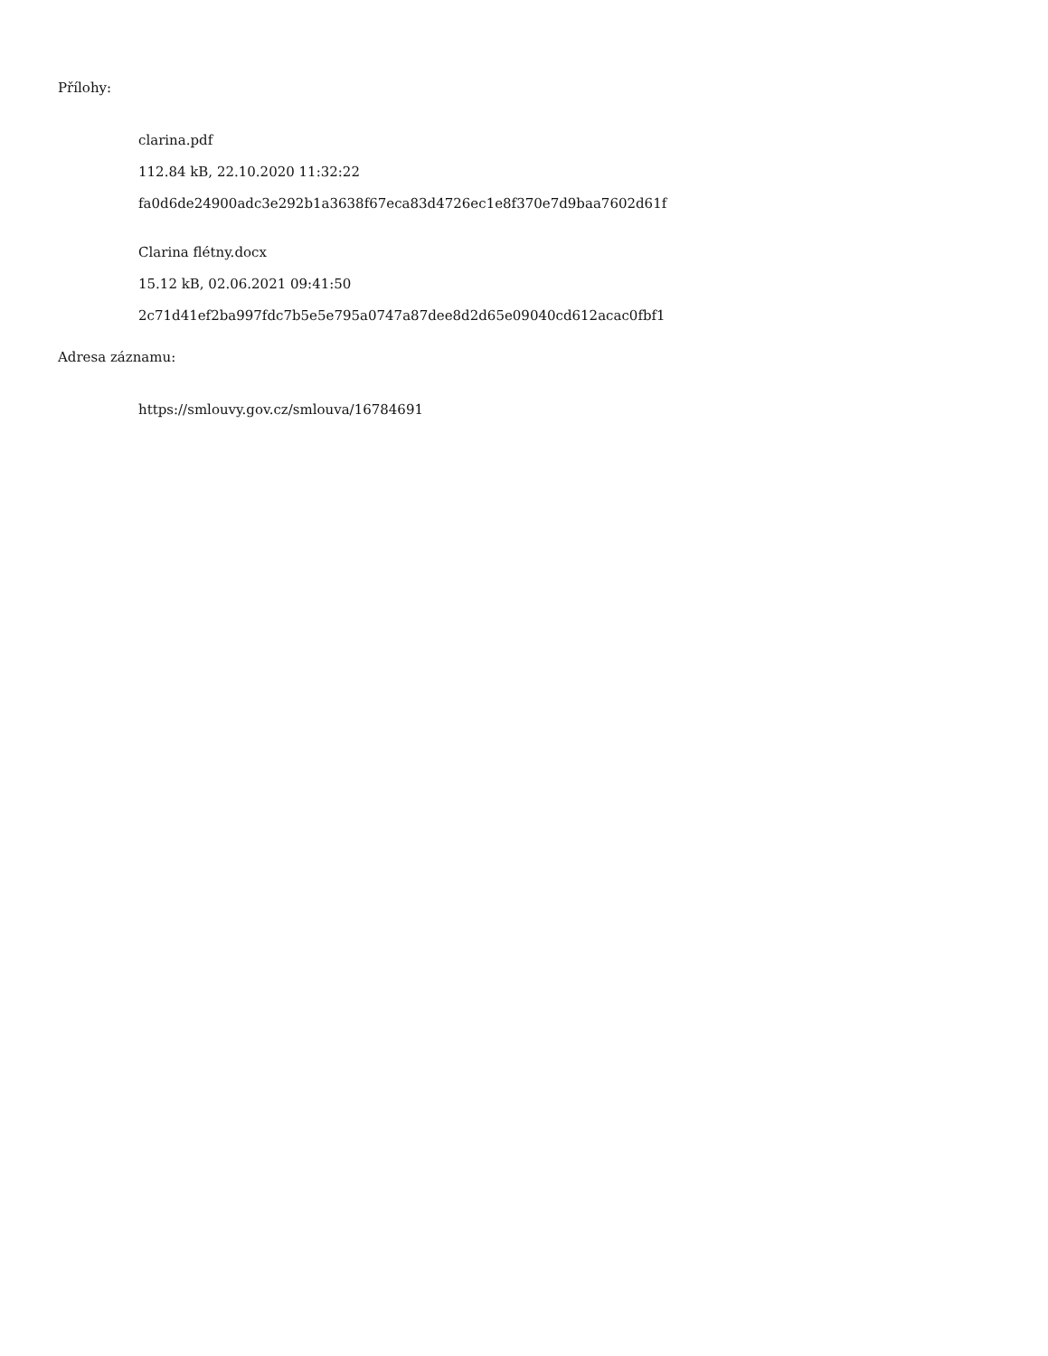Přílohy:
clarina.pdf
112.84 kB, 22.10.2020 11:32:22
fa0d6de24900adc3e292b1a3638f67eca83d4726ec1e8f370e7d9baa7602d61f
Clarina flétny.docx
15.12 kB, 02.06.2021 09:41:50
2c71d41ef2ba997fdc7b5e5e795a0747a87dee8d2d65e09040cd612acac0fbf1
Adresa záznamu:
https://smlouvy.gov.cz/smlouva/16784691